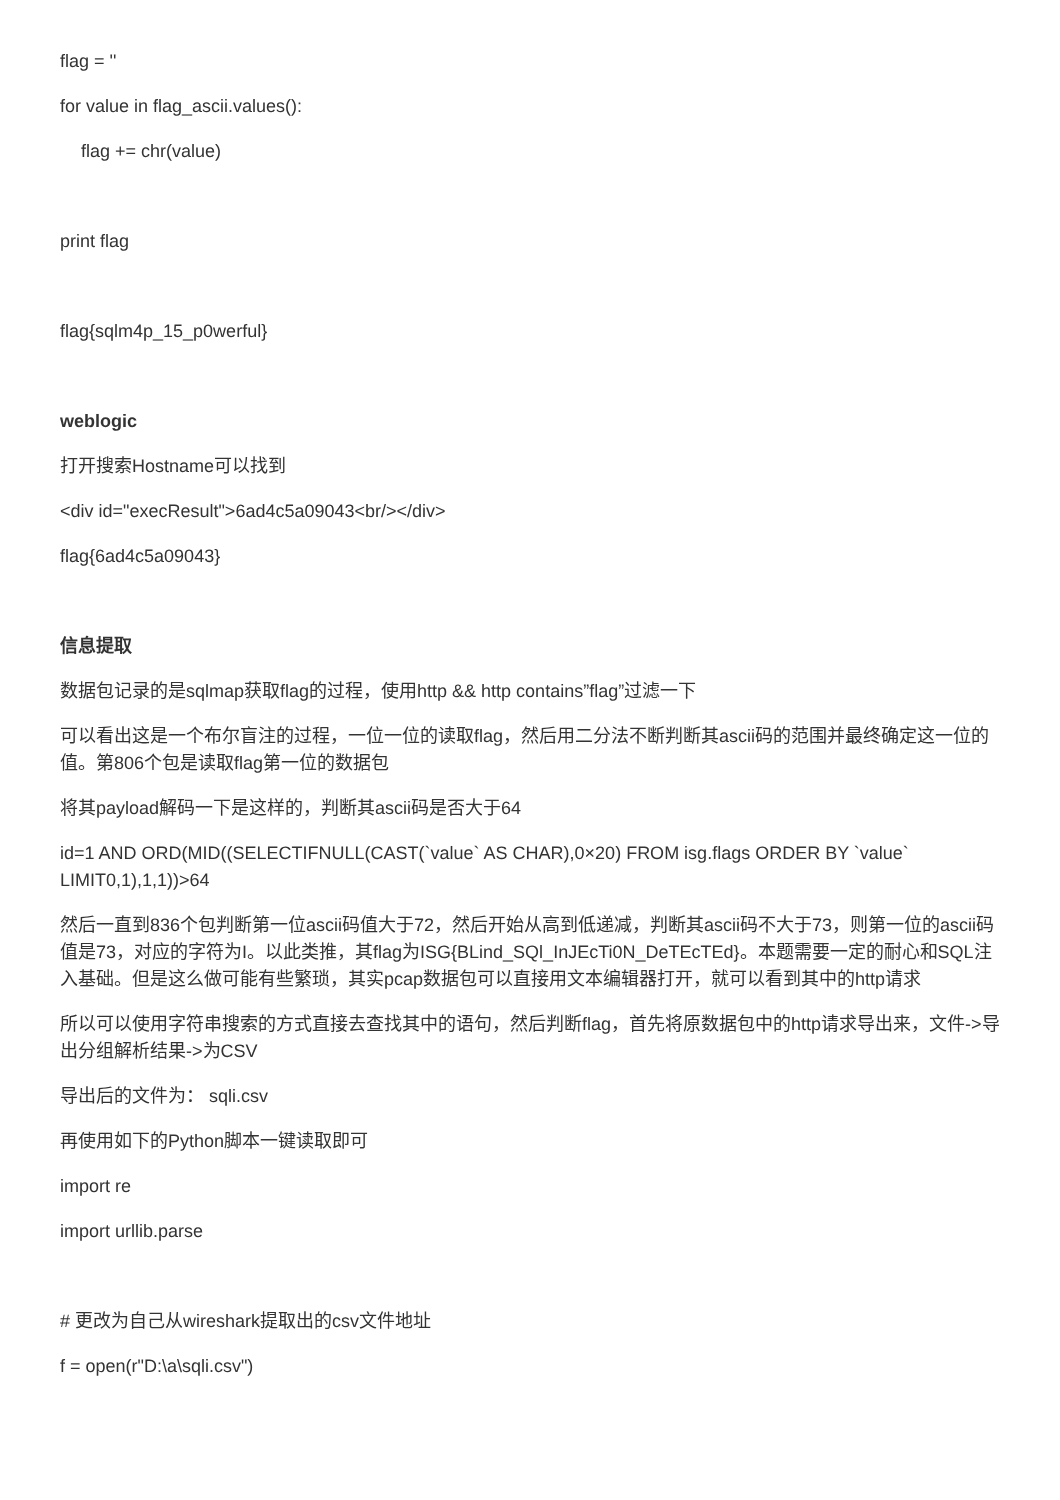flag = ''
for value in flag_ascii.values():
flag += chr(value)
print flag
flag{sqlm4p_15_p0werful}
weblogic
打开搜索Hostname可以找到
<div id="execResult">6ad4c5a09043<br/></div>
flag{6ad4c5a09043}
信息提取
数据包记录的是sqlmap获取flag的过程，使用http && http contains”flag”过滤一下
可以看出这是一个布尔盲注的过程，一位一位的读取flag，然后用二分法不断判断其ascii码的范围并最终确定这一位的值。第806个包是读取flag第一位的数据包
将其payload解码一下是这样的，判断其ascii码是否大于64
id=1 AND ORD(MID((SELECTIFNULL(CAST(`value` AS CHAR),0×20) FROM isg.flags ORDER BY `value` LIMIT0,1),1,1))>64
然后一直到836个包判断第一位ascii码值大于72，然后开始从高到低递减，判断其ascii码不大于73，则第一位的ascii码值是73，对应的字符为I。以此类推，其flag为ISG{BLind_SQl_InJEcTi0N_DeTEcTEd}。本题需要一定的耐心和SQL注入基础。但是这么做可能有些繁琐，其实pcap数据包可以直接用文本编辑器打开，就可以看到其中的http请求
所以可以使用字符串搜索的方式直接去查找其中的语句，然后判断flag，首先将原数据包中的http请求导出来，文件->导出分组解析结果->为CSV
导出后的文件为： sqli.csv
再使用如下的Python脚本一键读取即可
import re
import urllib.parse
# 更改为自己从wireshark提取出的csv文件地址
f = open(r"D:\a\sqli.csv")